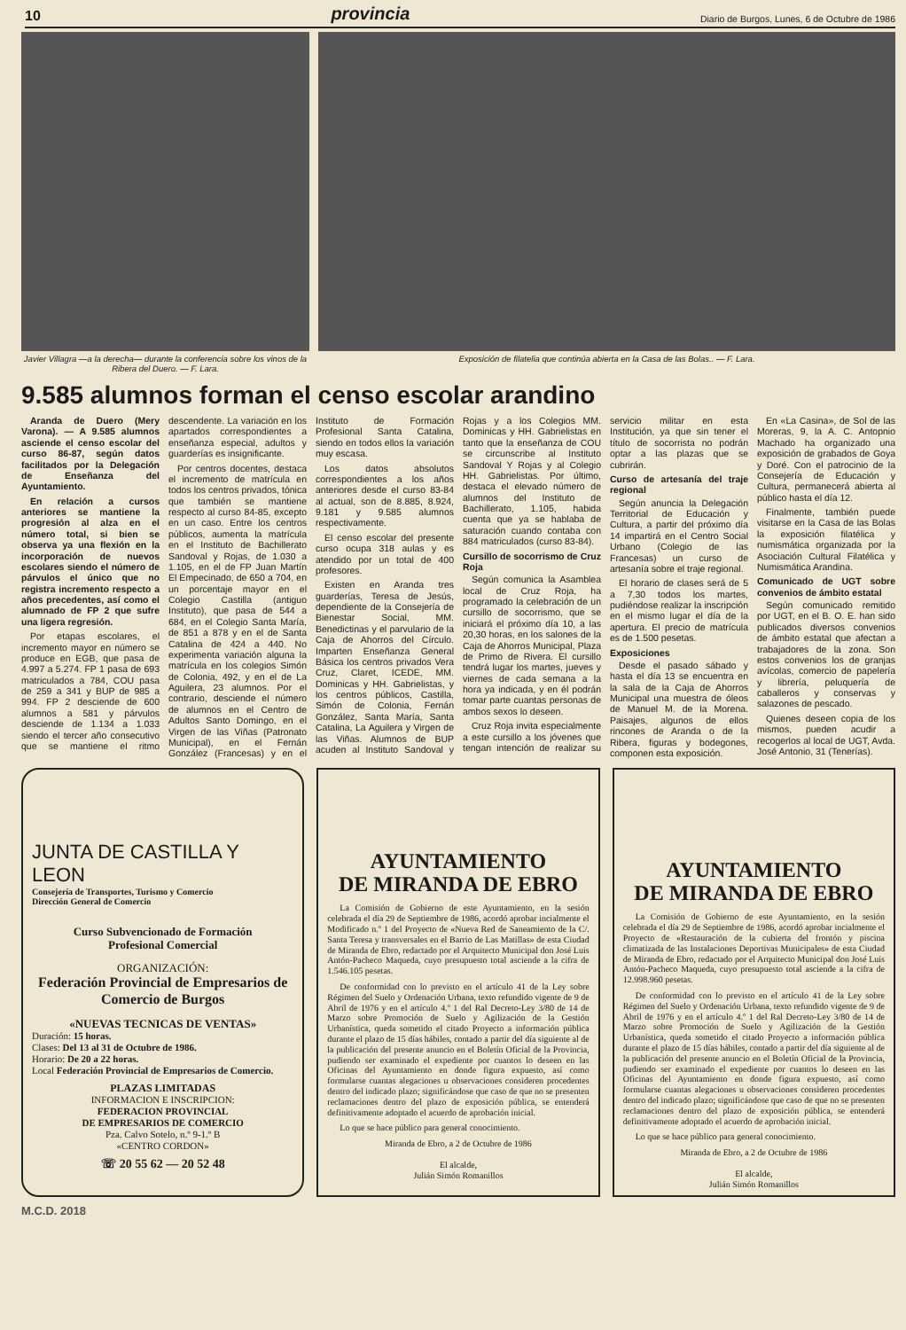10 provincia Diario de Burgos, Lunes, 6 de Octubre de 1986
Javier Villagra —a la derecha— durante la conferencia sobre los vinos de la Ribera del Duero. — F. Lara.
Exposición de filatelia que continúa abierta en la Casa de las Bolas.. — F. Lara.
9.585 alumnos forman el censo escolar arandino
Aranda de Duero (Mery Varona). — A 9.585 alumnos asciende el censo escolar del curso 86-87, según datos facilitados por la Delegación de Enseñanza del Ayuntamiento.
En relación a cursos anteriores se mantiene la progresión al alza en el número total, si bien se observa ya una flexión en la incorporación de nuevos escolares siendo el número de párvulos el único que no registra incremento respecto a años precedentes, así como el alumnado de FP 2 que sufre una ligera regresión.
Por etapas escolares, el incremento mayor en número se produce en EGB, que pasa de 4.997 a 5.274. FP 1 pasa de 693 matriculados a 784, COU pasa de 259 a 341 y BUP de 985 a 994. FP 2 desciende de 600 alumnos a 581 y párvulos desciende de 1.134 a 1.033 siendo el tercer año consecutivo que se mantiene el ritmo descendente. La variación en los apartados correspondientes a enseñanza especial, adultos y guarderías es insignificante.
Por centros docentes, destaca el incremento de matrícula en todos los centros privados, tónica que también se mantiene respecto al curso 84-85, excepto en un caso. Entre los centros públicos, aumenta la matrícula en el Instituto de Bachillerato Sandoval y Rojas, de 1.030 a 1.105, en el de FP Juan Martín El Empecinado, de 650 a 704, en un porcentaje mayor en el Colegio Castilla (antiguo Instituto), que pasa de 544 a 684, en el Colegio Santa María, de 851 a 878 y en el de Santa Catalina de 424 a 440. No experimenta variación alguna la matrícula en los colegios Simón de Colonia, 492, y en el de La Aguilera, 23 alumnos. Por el contrario, desciende el número de alumnos en el Centro de Adultos Santo Domingo, en el Virgen de las Viñas (Patronato Municipal), en el Fernán González (Francesas) y en el Instituto de Formación Profesional Santa Catalina, siendo en todos ellos la variación muy escasa.
Los datos absolutos correspondientes a los años anteriores desde el curso 83-84 al actual, son de 8.885, 8.924, 9.181 y 9.585 alumnos respectivamente.
El censo escolar del presente curso ocupa 318 aulas y es atendido por un total de 400 profesores.
Existen en Aranda tres guarderías, Teresa de Jesús, dependiente de la Consejería de Bienestar Social, MM. Benedictinas y el parvulario de la Caja de Ahorros del Círculo. Imparten Enseñanza General Básica los centros privados Vera Cruz, Claret, ICEDE, MM. Dominicas y HH. Gabrielistas, y los centros públicos, Castilla, Simón de Colonia, Fernán González, Santa María, Santa Catalina, La Aguilera y Virgen de las Viñas. Alumnos de BUP acuden al Instituto Sandoval y Rojas y a los Colegios MM. Dominicas y HH. Gabrielistas en tanto que la enseñanza de COU se circunscribe al Instituto Sandoval Y Rojas y al Colegio HH. Gabrielistas. Por último, destaca el elevado número de alumnos del Instituto de Bachillerato, 1.105, habida cuenta que ya se hablaba de saturación cuando contaba con 884 matriculados (curso 83-84).
Cursillo de socorrismo de Cruz Roja
Según comunica la Asamblea local de Cruz Roja, ha programado la celebración de un cursillo de socorrismo, que se iniciará el próximo día 10, a las 20,30 horas, en los salones de la Caja de Ahorros Municipal, Plaza de Primo de Rivera. El cursillo tendrá lugar los martes, jueves y viernes de cada semana a la hora ya indicada, y en él podrán tomar parte cuantas personas de ambos sexos lo deseen.
Cruz Roja invita especialmente a este cursillo a los jóvenes que tengan intención de realizar su servicio militar en esta Institución, ya que sin tener el título de socorrista no podrán optar a las plazas que se cubrirán.
Curso de artesanía del traje regional
Según anuncia la Delegación Territorial de Educación y Cultura, a partir del próximo día 14 impartirá en el Centro Social Urbano (Colegio de las Francesas) un curso de artesanía sobre el traje regional.
El horario de clases será de 5 a 7,30 todos los martes, pudiéndose realizar la inscripción en el mismo lugar el día de la apertura. El precio de matrícula es de 1.500 pesetas.
Exposiciones
Desde el pasado sábado y hasta el día 13 se encuentra en la sala de la Caja de Ahorros Municipal una muestra de óleos de Manuel M. de la Morena. Paisajes, algunos de ellos rincones de Aranda o de la Ribera, figuras y bodegones, componen esta exposición.
En «La Casina», de Sol de las Moreras, 9, la A. C. Antopnio Machado ha organizado una exposición de grabados de Goya y Doré. Con el patrocinio de la Consejería de Educación y Cultura, permanecerá abierta al público hasta el día 12.
Finalmente, también puede visitarse en la Casa de las Bolas la exposición filatélica y numismática organizada por la Asociación Cultural Filatélica y Numismática Arandina.
Comunicado de UGT sobre convenios de ámbito estatal
Según comunicado remitido por UGT, en el B. O. E. han sido publicados diversos convenios de ámbito estatal que afectan a trabajadores de la zona. Son estos convenios los de granjas avícolas, comercio de papelería y librería, peluquería de caballeros y conservas y salazones de pescado.
Quienes deseen copia de los mismos, pueden acudir a recogerlos al local de UGT, Avda. José Antonio, 31 (Tenerías).
JUNTA DE CASTILLA Y LEON
Consejería de Transportes, Turismo y Comercio
Dirección General de Comercio
Curso Subvencionado de Formación
Profesional Comercial
ORGANIZACIÓN:
Federación Provincial de Empresarios de Comercio de Burgos
«NUEVAS TECNICAS DE VENTAS»
Duración: 15 horas.
Clases: Del 13 al 31 de Octubre de 1986.
Horario: De 20 a 22 horas.
Local Federación Provincial de Empresarios de Comercio.
PLAZAS LIMITADAS
INFORMACION E INSCRIPCION:
FEDERACION PROVINCIAL
DE EMPRESARIOS DE COMERCIO
Pza. Calvo Sotelo, n.º 9-1.º B
«CENTRO CORDON»
☏ 20 55 62 — 20 52 48
AYUNTAMIENTO
DE MIRANDA DE EBRO
La Comisión de Gobierno de este Ayuntamiento, en la sesión celebrada el día 29 de Septiembre de 1986, acordó aprobar incialmente el Modificado n.º 1 del Proyecto de «Nueva Red de Saneamiento de la C/. Santa Teresa y transversales en el Barrio de Las Matillas» de esta Ciudad de Miranda de Ebro, redactado por el Arquitecto Municipal don José Luis Antón-Pacheco Maqueda, cuyo presupuesto total asciende a la cifra de 1.546.105 pesetas.
De conformidad con lo previsto en el artículo 41 de la Ley sobre Régimen del Suelo y Ordenación Urbana, texto refundido vigente de 9 de Abril de 1976 y en el artículo 4.º 1 del Ral Decreto-Ley 3/80 de 14 de Marzo sobre Promoción de Suelo y Agilización de la Gestión Urbanística, queda sometido el citado Proyecto a información pública durante el plazo de 15 días hábiles, contado a partir del día siguiente al de la publicación del presente anuncio en el Boletín Oficial de la Provincia, pudiendo ser examinado el expediente por cuantos lo deseen en las Oficinas del Ayuntamiento en donde figura expuesto, así como formularse cuantas alegaciones u observaciones consideren procedentes dentro del indicado plazo; significándose que caso de que no se presenten reclamaciones dentro del plazo de exposición pública, se entenderá definitivamente adoptado el acuerdo de aprobación inicial.
Lo que se hace público para general conocimiento.
Miranda de Ebro, a 2 de Octubre de 1986
El alcalde,
Julián Simón Romanillos
AYUNTAMIENTO
DE MIRANDA DE EBRO
La Comisión de Gobierno de este Ayuntamiento, en la sesión celebrada el día 29 de Septiembre de 1986, acordó aprobar incialmente el Proyecto de «Restauración de la cubierta del frontón y piscina climatizada de las Instalaciones Deportivas Municipales» de esta Ciudad de Miranda de Ebro, redactado por el Arquitecto Municipal don José Luis Antón-Pacheco Maqueda, cuyo presupuesto total asciende a la cifra de 12.998.960 pesetas.
De conformidad con lo previsto en el artículo 41 de la Ley sobre Régimen del Suelo y Ordenación Urbana, texto refundido vigente de 9 de Abril de 1976 y en el artículo 4.º 1 del Ral Decreto-Ley 3/80 de 14 de Marzo sobre Promoción de Suelo y Agilización de la Gestión Urbanística, queda sometido el citado Proyecto a información pública durante el plazo de 15 días hábiles, contado a partir del día siguiente al de la publicación del presente anuncio en el Boletín Oficial de la Provincia, pudiendo ser examinado el expediente por cuantos lo deseen en las Oficinas del Ayuntamiento en donde figura expuesto, así como formularse cuantas alegaciones u observaciones consideren procedentes dentro del indicado plazo; significándose que caso de que no se presenten reclamaciones dentro del plazo de exposición pública, se entenderá definitivamente adoptado el acuerdo de aprobación inicial.
Lo que se hace público para general conocimiento.
Miranda de Ebro, a 2 de Octubre de 1986
El alcalde,
Julián Simón Romanillos
M.C.D. 2018